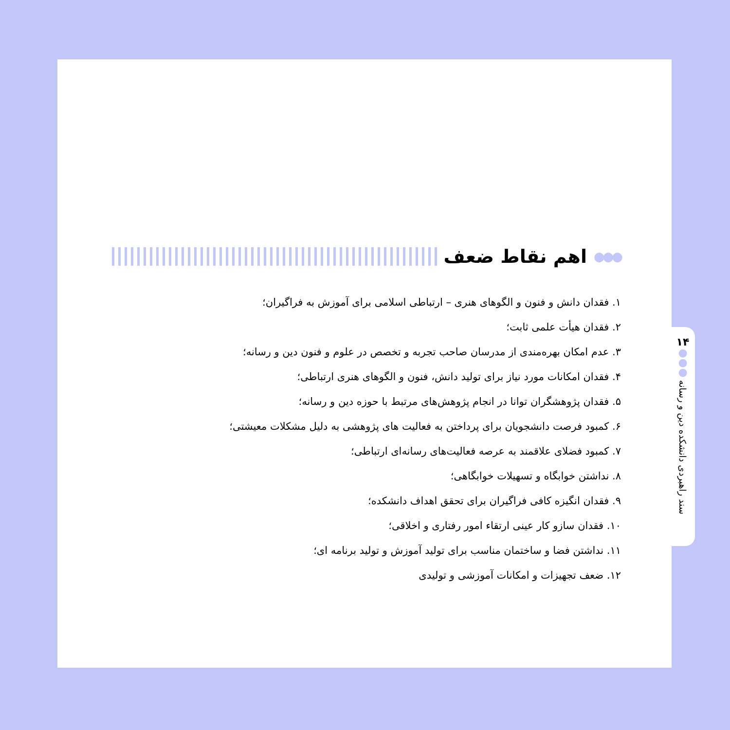●●●
اهم نقاط ضعف
۱. فقدان دانش و فنون و الگوهای هنری – ارتباطی اسلامی برای آموزش به فراگیران؛
۲. فقدان هیأت علمی ثابت؛
۳. عدم امکان بهره‌مندی از مدرسان صاحب تجربه و تخصص در علوم و فنون دین و رسانه؛
۴. فقدان امکانات مورد نیاز برای تولید دانش، فنون و الگوهای هنری ارتباطی؛
۵. فقدان پژوهشگران توانا در انجام پژوهش‌های مرتبط با حوزه دین و رسانه؛
۶. کمبود فرصت دانشجویان برای پرداختن به فعالیت های پژوهشی به دلیل مشکلات معیشتی؛
۷. کمبود فضلای علاقمند به عرصه فعالیت‌های رسانه‌ای ارتباطی؛
۸. نداشتن خوابگاه و تسهیلات خوابگاهی؛
۹. فقدان انگیزه کافی فراگیران برای تحقق اهداف دانشکده؛
۱۰. فقدان سازو کار عینی ارتقاء امور رفتاری و اخلاقی؛
۱۱. نداشتن فضا و ساختمان مناسب برای تولید آموزش و تولید برنامه ای؛
۱۲. ضعف تجهیزات و امکانات آموزشی و تولیدی
۱۴
●
●
●
سند راهبردی دانشکده دین و رسانه